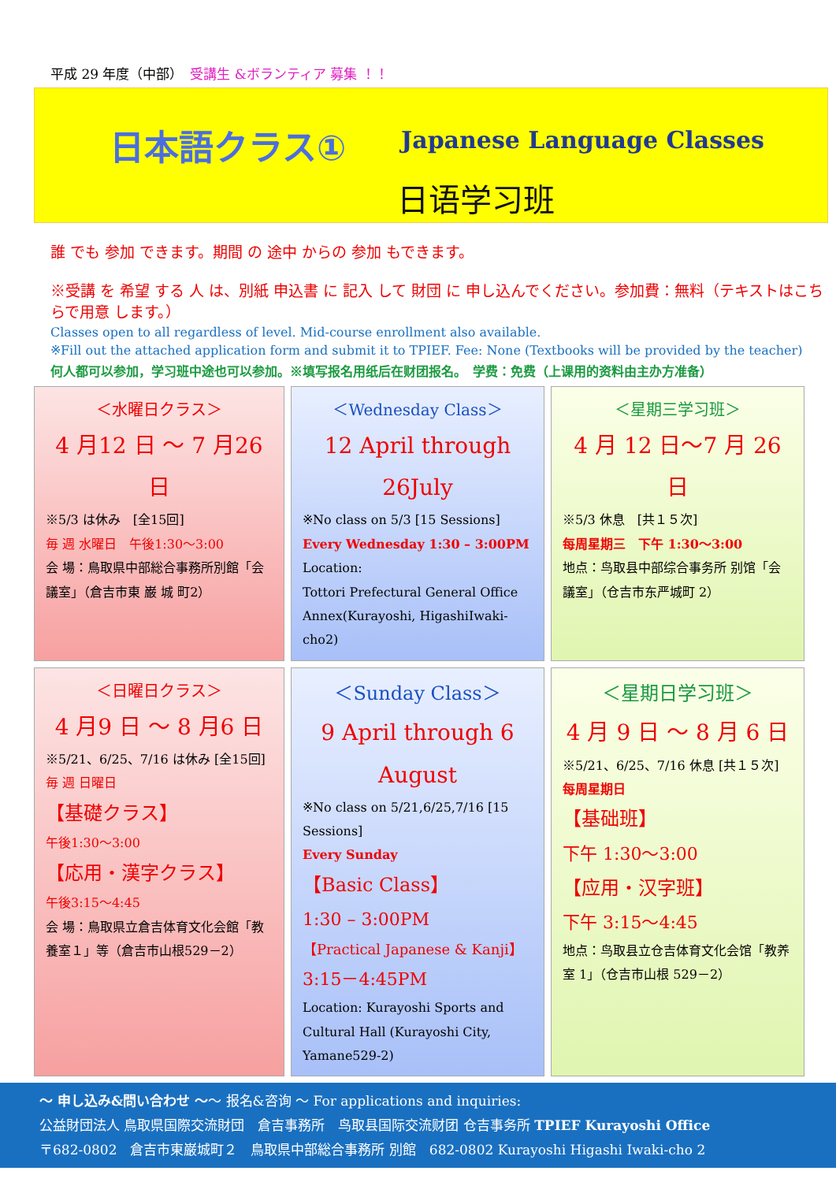平成 29 年度（中部）　受講生 &ボランティア 募集 ！！
日本語クラス① Japanese Language Classes
日语学习班
誰 でも 参加 できます。期間 の 途中 からの 参加 もできます。
※受講 を 希望 する 人 は、別紙 申込書 に 記入 して 財団 に 申し込んでください。参加費：無料（テキストはこちらで用意 します。）
Classes open to all regardless of level. Mid-course enrollment also available.
※Fill out the attached application form and submit it to TPIEF. Fee: None (Textbooks will be provided by the teacher)
何人都可以参加，学习班中途也可以参加。※填写报名用纸后在财团报名。　学费：免费（上课用的资料由主办方准备）
＜水曜日クラス＞
4 月12 日 ～ 7 月26 日
※5/3 は休み　[全15回]
毎 週 水曜日　午後1:30～3:00
会 場：鳥取県中部総合事務所別館「会議室」（倉吉市東 巌 城 町2）
＜Wednesday Class＞
12 April through 26July
※No class on 5/3 [15 Sessions]
Every Wednesday 1:30 – 3:00PM
Location:
Tottori Prefectural General Office Annex(Kurayoshi, HigashiIwaki-cho2)
＜星期三学习班＞
4 月 12 日～7 月 26 日
※5/3 休息　[共１５次]
每周星期三　下午 1:30～3:00
地点：鸟取县中部综合事务所 别馆「会議室」（仓吉市东严城町 2）
＜日曜日クラス＞
4 月9 日 ～ 8 月6 日
※5/21、6/25、7/16 は休み [全15回]
毎 週 日曜日
【基礎クラス】
午後1:30～3:00
【応用・漢字クラス】
午後3:15～4:45
会 場：鳥取県立倉吉体育文化会館「教養室１」等（倉吉市山根529－2）
＜Sunday Class＞
9 April through 6 August
※No class on 5/21,6/25,7/16 [15 Sessions]
Every Sunday
【Basic Class】
1:30 – 3:00PM
【Practical Japanese & Kanji】
3:15－4:45PM
Location: Kurayoshi Sports and Cultural Hall (Kurayoshi City, Yamane529-2)
＜星期日学习班＞
4 月 9 日 ～ 8 月 6 日
※5/21、6/25、7/16 休息 [共１５次]
每周星期日
【基础班】
下午 1:30～3:00
【应用・汉字班】
下午 3:15～4:45
地点：鸟取县立仓吉体育文化会馆「教养室 1」（仓吉市山根 529－2）
～ 申し込み&問い合わせ ～～ 报名&咨询 ～ For applications and inquiries:
公益財団法人 鳥取県国際交流財団　倉吉事務所　鸟取县国际交流财团 仓吉事务所 TPIEF Kurayoshi Office
〒682-0802　倉吉市東巌城町２　鳥取県中部総合事務所 別館　682-0802 Kurayoshi Higashi Iwaki-cho 2